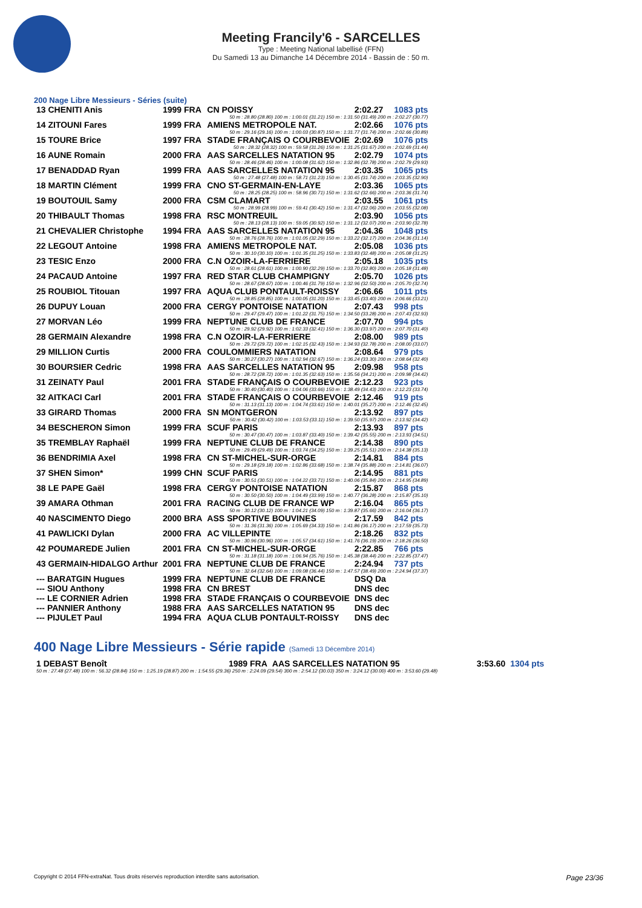Meeting Francily'6 - SARCELLES
Type : Meeting National labellisé (FFN)
Du Samedi 13 au Dimanche 14 Décembre 2014 - Bassin de : 50 m.
200 Nage Libre Messieurs - Séries (suite)
| 13 CHENITI Anis | 1999 FRA | CN POISSY | 2:02.27 | 1083 pts |
| 50 m : 28.80 (28.80) 100 m : 1:00.01 (31.21) 150 m : 1:31.50 (31.49) 200 m : 2:02.27 (30.77) | | | | |
| 14 ZITOUNI Fares | 1999 FRA | AMIENS METROPOLE NAT. | 2:02.66 | 1076 pts |
| 50 m : 29.16 (29.16) 100 m : 1:00.03 (30.87) 150 m : 1:31.77 (31.74) 200 m : 2:02.66 (30.89) | | | | |
| 15 TOURE Brice | 1997 FRA | STADE FRANÇAIS O COURBEVOIE | 2:02.69 | 1076 pts |
| 50 m : 28.32 (28.32) 100 m : 59.58 (31.26) 150 m : 1:31.25 (31.67) 200 m : 2:02.69 (31.44) | | | | |
| 16 AUNE Romain | 2000 FRA | AAS SARCELLES NATATION 95 | 2:02.79 | 1074 pts |
| 50 m : 28.46 (28.46) 100 m : 1:00.08 (31.62) 150 m : 1:32.86 (32.78) 200 m : 2:02.79 (29.93) | | | | |
| 17 BENADDAD Ryan | 1999 FRA | AAS SARCELLES NATATION 95 | 2:03.35 | 1065 pts |
| 50 m : 27.48 (27.48) 100 m : 58.71 (31.23) 150 m : 1:30.45 (31.74) 200 m : 2:03.35 (32.90) | | | | |
| 18 MARTIN Clément | 1999 FRA | CNO ST-GERMAIN-EN-LAYE | 2:03.36 | 1065 pts |
| 50 m : 28.25 (28.25) 100 m : 58.96 (30.71) 150 m : 1:31.62 (32.66) 200 m : 2:03.36 (31.74) | | | | |
| 19 BOUTOUIL Samy | 2000 FRA | CSM CLAMART | 2:03.55 | 1061 pts |
| 50 m : 28.99 (28.99) 100 m : 59.41 (30.42) 150 m : 1:31.47 (32.06) 200 m : 2:03.55 (32.08) | | | | |
| 20 THIBAULT Thomas | 1998 FRA | RSC MONTREUIL | 2:03.90 | 1056 pts |
| 50 m : 28.13 (28.13) 100 m : 59.05 (30.92) 150 m : 1:31.12 (32.07) 200 m : 2:03.90 (32.78) | | | | |
| 21 CHEVALIER Christophe | 1994 FRA | AAS SARCELLES NATATION 95 | 2:04.36 | 1048 pts |
| 50 m : 28.76 (28.76) 100 m : 1:01.05 (32.29) 150 m : 1:33.22 (32.17) 200 m : 2:04.36 (31.14) | | | | |
| 22 LEGOUT Antoine | 1998 FRA | AMIENS METROPOLE NAT. | 2:05.08 | 1036 pts |
| 50 m : 30.10 (30.10) 100 m : 1:01.35 (31.25) 150 m : 1:33.83 (32.48) 200 m : 2:05.08 (31.25) | | | | |
| 23 TESIC Enzo | 2000 FRA | C.N OZOIR-LA-FERRIERE | 2:05.18 | 1035 pts |
| 50 m : 28.61 (28.61) 100 m : 1:00.90 (32.29) 150 m : 1:33.70 (32.80) 200 m : 2:05.18 (31.48) | | | | |
| 24 PACAUD Antoine | 1997 FRA | RED STAR CLUB CHAMPIGNY | 2:05.70 | 1026 pts |
| 50 m : 28.67 (28.67) 100 m : 1:00.46 (31.79) 150 m : 1:32.96 (32.50) 200 m : 2:05.70 (32.74) | | | | |
| 25 ROUBIOL Titouan | 1997 FRA | AQUA CLUB PONTAULT-ROISSY | 2:06.66 | 1011 pts |
| 50 m : 28.85 (28.85) 100 m : 1:00.05 (31.20) 150 m : 1:33.45 (33.40) 200 m : 2:06.66 (33.21) | | | | |
| 26 DUPUY Louan | 2000 FRA | CERGY PONTOISE NATATION | 2:07.43 | 998 pts |
| 50 m : 29.47 (29.47) 100 m : 1:01.22 (31.75) 150 m : 1:34.50 (33.28) 200 m : 2:07.43 (32.93) | | | | |
| 27 MORVAN Léo | 1999 FRA | NEPTUNE CLUB DE FRANCE | 2:07.70 | 994 pts |
| 50 m : 29.92 (29.92) 100 m : 1:02.33 (32.41) 150 m : 1:36.30 (33.97) 200 m : 2:07.70 (31.40) | | | | |
| 28 GERMAIN Alexandre | 1998 FRA | C.N OZOIR-LA-FERRIERE | 2:08.00 | 989 pts |
| 50 m : 29.72 (29.72) 100 m : 1:02.15 (32.43) 150 m : 1:34.93 (32.78) 200 m : 2:08.00 (33.07) | | | | |
| 29 MILLION Curtis | 2000 FRA | COULOMMIERS NATATION | 2:08.64 | 979 pts |
| 50 m : 30.27 (30.27) 100 m : 1:02.94 (32.67) 150 m : 1:36.24 (33.30) 200 m : 2:08.64 (32.40) | | | | |
| 30 BOURSIER Cedric | 1998 FRA | AAS SARCELLES NATATION 95 | 2:09.98 | 958 pts |
| 50 m : 28.72 (28.72) 100 m : 1:01.35 (32.63) 150 m : 1:35.56 (34.21) 200 m : 2:09.98 (34.42) | | | | |
| 31 ZEINATY Paul | 2001 FRA | STADE FRANÇAIS O COURBEVOIE | 2:12.23 | 923 pts |
| 50 m : 30.40 (30.40) 100 m : 1:04.06 (33.66) 150 m : 1:38.49 (34.43) 200 m : 2:12.23 (33.74) | | | | |
| 32 AITKACI Carl | 2001 FRA | STADE FRANÇAIS O COURBEVOIE | 2:12.46 | 919 pts |
| 50 m : 31.13 (31.13) 100 m : 1:04.74 (33.61) 150 m : 1:40.01 (35.27) 200 m : 2:12.46 (32.45) | | | | |
| 33 GIRARD Thomas | 2000 FRA | SN MONTGERON | 2:13.92 | 897 pts |
| 50 m : 30.42 (30.42) 100 m : 1:03.53 (33.11) 150 m : 1:39.50 (35.97) 200 m : 2:13.92 (34.42) | | | | |
| 34 BESCHERON Simon | 1999 FRA | SCUF PARIS | 2:13.93 | 897 pts |
| 50 m : 30.47 (30.47) 100 m : 1:03.87 (33.40) 150 m : 1:39.42 (35.55) 200 m : 2:13.93 (34.51) | | | | |
| 35 TREMBLAY Raphaël | 1999 FRA | NEPTUNE CLUB DE FRANCE | 2:14.38 | 890 pts |
| 50 m : 29.49 (29.49) 100 m : 1:03.74 (34.25) 150 m : 1:39.25 (35.51) 200 m : 2:14.38 (35.13) | | | | |
| 36 BENDRIMIA Axel | 1998 FRA | CN ST-MICHEL-SUR-ORGE | 2:14.81 | 884 pts |
| 50 m : 29.18 (29.18) 100 m : 1:02.86 (33.68) 150 m : 1:38.74 (35.88) 200 m : 2:14.81 (36.07) | | | | |
| 37 SHEN Simon* | 1999 CHN | SCUF PARIS | 2:14.95 | 881 pts |
| 50 m : 30.51 (30.51) 100 m : 1:04.22 (33.71) 150 m : 1:40.06 (35.84) 200 m : 2:14.95 (34.89) | | | | |
| 38 LE PAPE Gaël | 1998 FRA | CERGY PONTOISE NATATION | 2:15.87 | 868 pts |
| 50 m : 30.50 (30.50) 100 m : 1:04.49 (33.99) 150 m : 1:40.77 (36.28) 200 m : 2:15.87 (35.10) | | | | |
| 39 AMARA Othman | 2001 FRA | RACING CLUB DE FRANCE WP | 2:16.04 | 865 pts |
| 50 m : 30.12 (30.12) 100 m : 1:04.21 (34.09) 150 m : 1:39.87 (35.66) 200 m : 2:16.04 (36.17) | | | | |
| 40 NASCIMENTO Diego | 2000 BRA | ASS SPORTIVE BOUVINES | 2:17.59 | 842 pts |
| 50 m : 31.36 (31.36) 100 m : 1:05.69 (34.33) 150 m : 1:41.86 (36.17) 200 m : 2:17.59 (35.73) | | | | |
| 41 PAWLICKI Dylan | 2000 FRA | AC VILLEPINTE | 2:18.26 | 832 pts |
| 50 m : 30.96 (30.96) 100 m : 1:05.57 (34.61) 150 m : 1:41.76 (36.19) 200 m : 2:18.26 (36.50) | | | | |
| 42 POUMAREDE Julien | 2001 FRA | CN ST-MICHEL-SUR-ORGE | 2:22.85 | 766 pts |
| 50 m : 31.18 (31.18) 100 m : 1:06.94 (35.76) 150 m : 1:45.38 (38.44) 200 m : 2:22.85 (37.47) | | | | |
| 43 GERMAIN-HIDALGO Arthur | 2001 FRA | NEPTUNE CLUB DE FRANCE | 2:24.94 | 737 pts |
| 50 m : 32.64 (32.64) 100 m : 1:09.08 (36.44) 150 m : 1:47.57 (38.49) 200 m : 2:24.94 (37.37) | | | | |
| --- BARATGIN Hugues | 1999 FRA | NEPTUNE CLUB DE FRANCE | DSQ Da | |
| --- SIOU Anthony | 1998 FRA | CN BREST | DNS dec | |
| --- LE CORNIER Adrien | 1998 FRA | STADE FRANÇAIS O COURBEVOIE | DNS dec | |
| --- PANNIER Anthony | 1988 FRA | AAS SARCELLES NATATION 95 | DNS dec | |
| --- PIJULET Paul | 1994 FRA | AQUA CLUB PONTAULT-ROISSY | DNS dec | |
400 Nage Libre Messieurs - Série rapide (Samedi 13 Décembre 2014)
| 1 DEBAST Benoît | 1989 FRA | AAS SARCELLES NATATION 95 | 3:53.60 | 1304 pts |
| 50 m : 27.48 (27.48) 100 m : 56.32 (28.84) 150 m : 1:25.19 (28.87) 200 m : 1:54.55 (29.36) 250 m : 2:24.09 (29.54) 300 m : 2:54.12 (30.03) 350 m : 3:24.12 (30.00) 400 m : 3:53.60 (29.48) | | | | |
Copyright © 2014 FFN-extraNat. Tous droits réservés reproduction interdite sans autorisation. Page 23/36